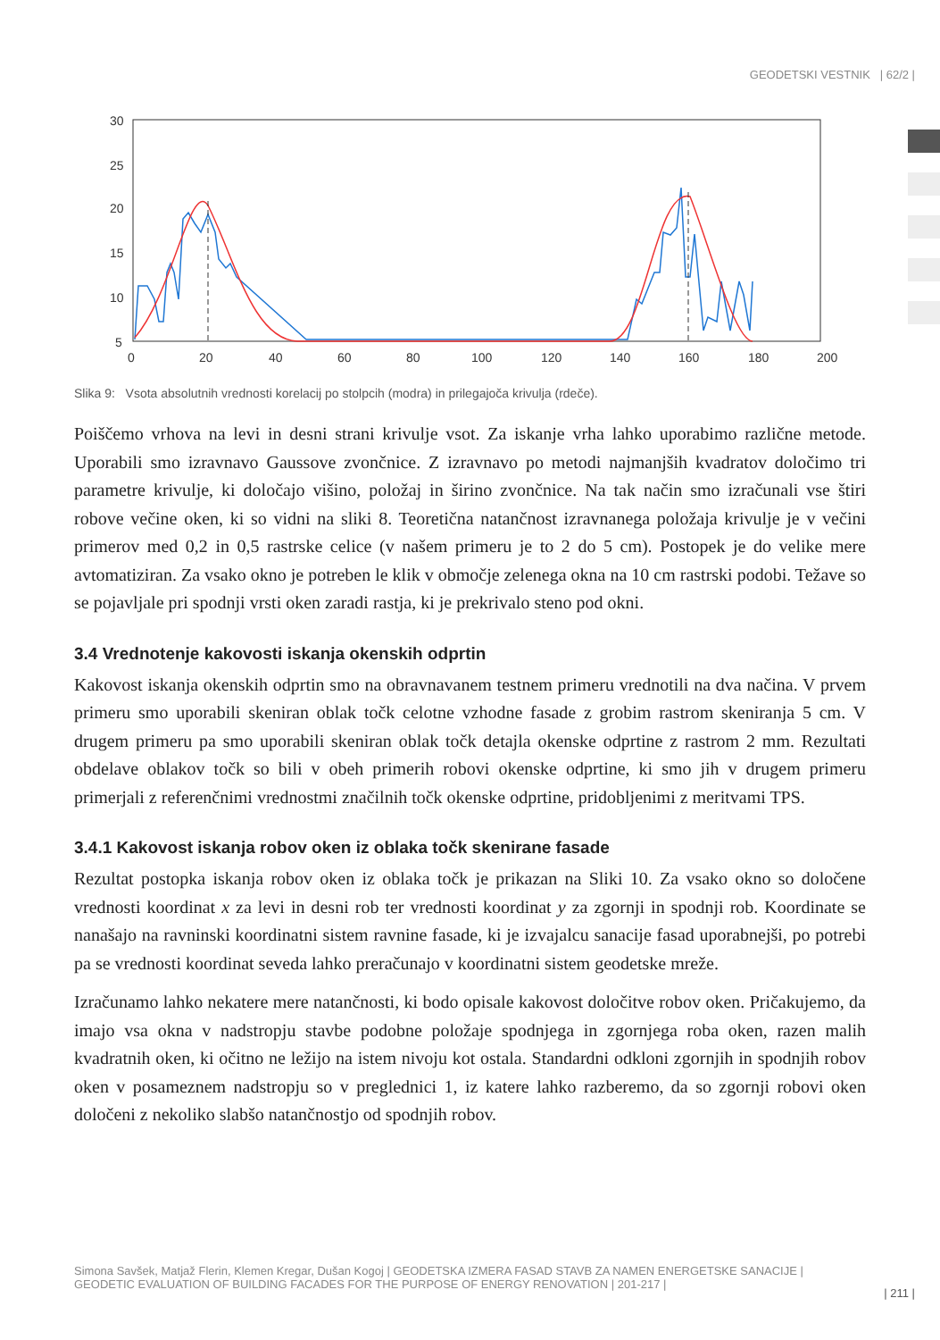GEODETSKI VESTNIK | 62/2 |
30
25
20
15
10
5
0
20
40
60
80
100
120
140
160
180
200
Slika 9: Vsota absolutnih vrednosti korelacij po stolpcih (modra) in prilegajoča krivulja (rdeče).
Poiščemo vrhova na levi in desni strani krivulje vsot. Za iskanje vrha lahko uporabimo različne metode. Uporabili smo izravnavo Gaussove zvončnice. Z izravnavo po metodi najmanjših kvadratov določimo tri parametre krivulje, ki določajo višino, položaj in širino zvončnice. Na tak način smo izračunali vse štiri robove večine oken, ki so vidni na sliki 8. Teoretična natančnost izravnanega položaja krivulje je v večini primerov med 0,2 in 0,5 rastrske celice (v našem primeru je to 2 do 5 cm). Postopek je do velike mere avtomatiziran. Za vsako okno je potreben le klik v območje zelenega okna na 10 cm rastrski podobi. Težave so se pojavljale pri spodnji vrsti oken zaradi rastja, ki je prekrivalo steno pod okni.
3.4 Vrednotenje kakovosti iskanja okenskih odprtin
Kakovost iskanja okenskih odprtin smo na obravnavanem testnem primeru vrednotili na dva načina. V prvem primeru smo uporabili skeniran oblak točk celotne vzhodne fasade z grobim rastrom skeniranja 5 cm. V drugem primeru pa smo uporabili skeniran oblak točk detajla okenske odprtine z rastrom 2 mm. Rezultati obdelave oblakov točk so bili v obeh primerih robovi okenske odprtine, ki smo jih v drugem primeru primerjali z referenčnimi vrednostmi značilnih točk okenske odprtine, pridobljenimi z meritvami TPS.
3.4.1 Kakovost iskanja robov oken iz oblaka točk skenirane fasade
Rezultat postopka iskanja robov oken iz oblaka točk je prikazan na Sliki 10. Za vsako okno so določene vrednosti koordinat x za levi in desni rob ter vrednosti koordinat y za zgornji in spodnji rob. Koordinate se nanašajo na ravninski koordinatni sistem ravnine fasade, ki je izvajalcu sanacije fasad uporabnejši, po potrebi pa se vrednosti koordinat seveda lahko preračunajo v koordinatni sistem geodetske mreže.
Izračunamo lahko nekatere mere natančnosti, ki bodo opisale kakovost določitve robov oken. Pričakujemo, da imajo vsa okna v nadstropju stavbe podobne položaje spodnjega in zgornjega roba oken, razen malih kvadratnih oken, ki očitno ne ležijo na istem nivoju kot ostala. Standardni odkloni zgornjih in spodnjih robov oken v posameznem nadstropju so v preglednici 1, iz katere lahko razberemo, da so zgornji robovi oken določeni z nekoliko slabšo natančnostjo od spodnjih robov.
Simona Savšek, Matjaž Flerin, Klemen Kregar, Dušan Kogoj | GEODETSKA IZMERA FASAD STAVB ZA NAMEN ENERGETSKE SANACIJE | GEODETIC EVALUATION OF BUILDING FACADES FOR THE PURPOSE OF ENERGY RENOVATION | 201-217 |
| 211 |